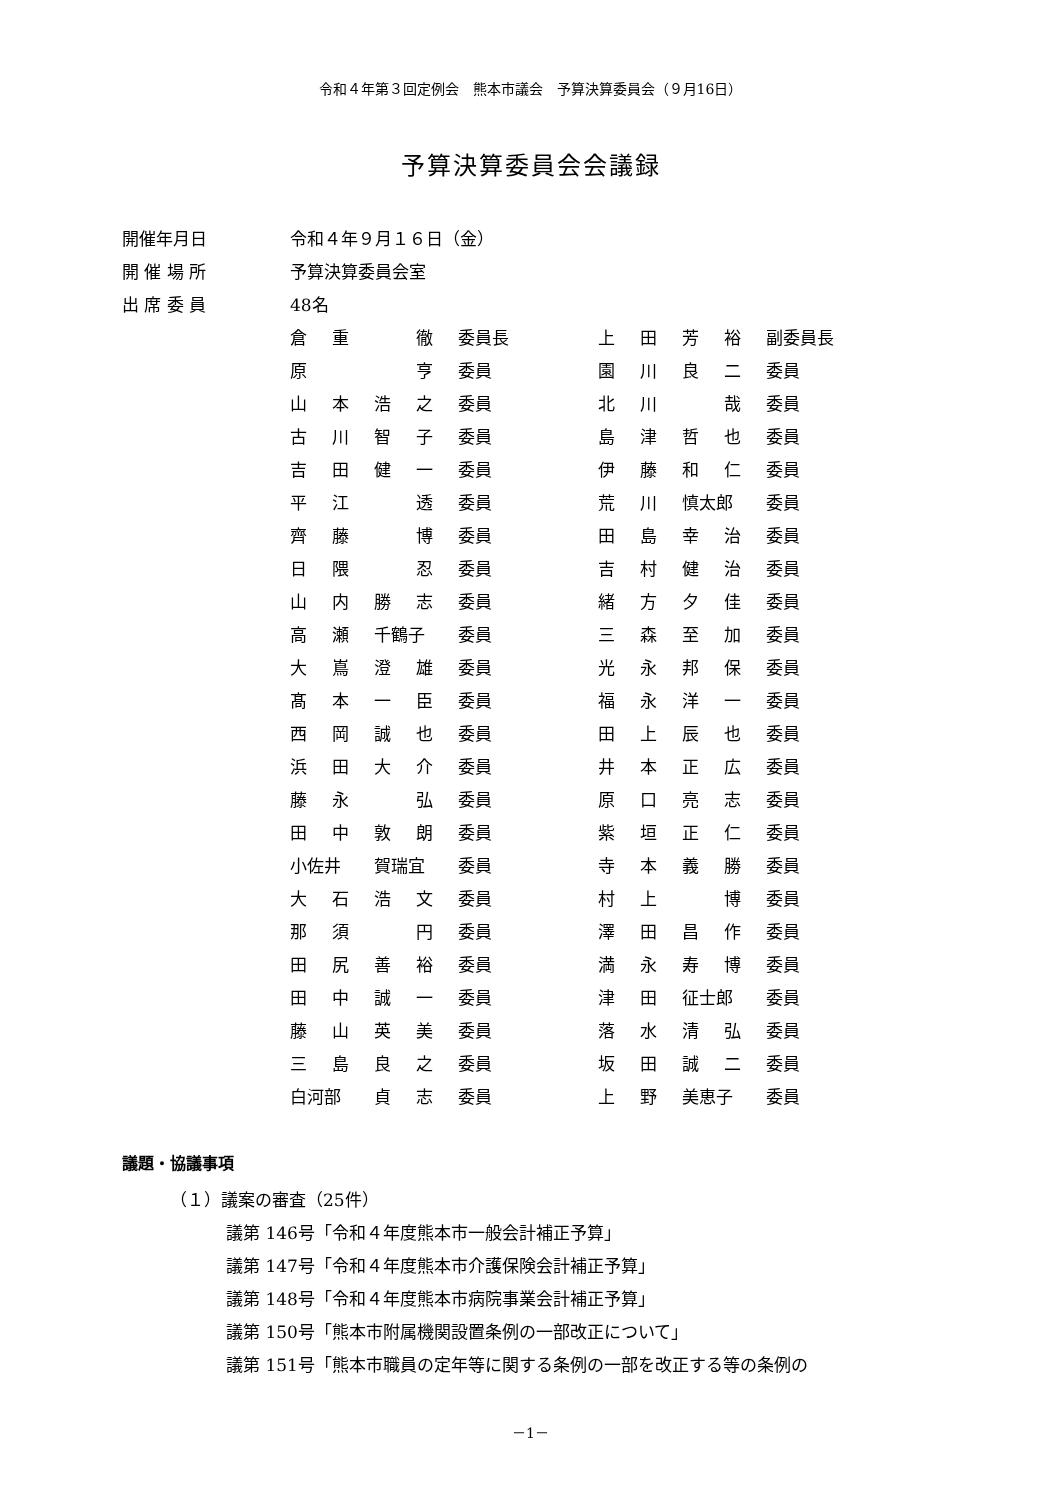令和４年第３回定例会　熊本市議会　予算決算委員会（９月16日）
予算決算委員会会議録
| 開催年月日 | 令和４年９月１６日（金） |
| 開 催 場 所 | 予算決算委員会室 |
| 出 席 委 員 | 48名 |
| 倉 | 重 | | 徹 | 委員長 | 上 | 田 | 芳 | 裕 | 副委員長 |
| 原 | | | 亨 | 委員 | 園 | 川 | 良 | 二 | 委員 |
| 山 | 本 | 浩 | 之 | 委員 | 北 | 川 | | 哉 | 委員 |
| 古 | 川 | 智 | 子 | 委員 | 島 | 津 | 哲 | 也 | 委員 |
| 吉 | 田 | 健 | 一 | 委員 | 伊 | 藤 | 和 | 仁 | 委員 |
| 平 | 江 | | 透 | 委員 | 荒 | 川 | 慎太郎 | | 委員 |
| 齊 | 藤 | | 博 | 委員 | 田 | 島 | 幸 | 治 | 委員 |
| 日 | 隈 | | 忍 | 委員 | 吉 | 村 | 健 | 治 | 委員 |
| 山 | 内 | 勝 | 志 | 委員 | 緒 | 方 | 夕 | 佳 | 委員 |
| 高 | 瀬 | 千鶴子 | | 委員 | 三 | 森 | 至 | 加 | 委員 |
| 大 | 嶌 | 澄 | 雄 | 委員 | 光 | 永 | 邦 | 保 | 委員 |
| 髙 | 本 | 一 | 臣 | 委員 | 福 | 永 | 洋 | 一 | 委員 |
| 西 | 岡 | 誠 | 也 | 委員 | 田 | 上 | 辰 | 也 | 委員 |
| 浜 | 田 | 大 | 介 | 委員 | 井 | 本 | 正 | 広 | 委員 |
| 藤 | 永 | | 弘 | 委員 | 原 | 口 | 亮 | 志 | 委員 |
| 田 | 中 | 敦 | 朗 | 委員 | 紫 | 垣 | 正 | 仁 | 委員 |
| 小佐井 | | 賀瑞宜 | | 委員 | 寺 | 本 | 義 | 勝 | 委員 |
| 大 | 石 | 浩 | 文 | 委員 | 村 | 上 | | 博 | 委員 |
| 那 | 須 | | 円 | 委員 | 澤 | 田 | 昌 | 作 | 委員 |
| 田 | 尻 | 善 | 裕 | 委員 | 満 | 永 | 寿 | 博 | 委員 |
| 田 | 中 | 誠 | 一 | 委員 | 津 | 田 | 征士郎 | | 委員 |
| 藤 | 山 | 英 | 美 | 委員 | 落 | 水 | 清 | 弘 | 委員 |
| 三 | 島 | 良 | 之 | 委員 | 坂 | 田 | 誠 | 二 | 委員 |
| 白河部 | | 貞 | 志 | 委員 | 上 | 野 | 美恵子 | | 委員 |
議題・協議事項
（１）議案の審査（25件）
議第 146号「令和４年度熊本市一般会計補正予算」
議第 147号「令和４年度熊本市介護保険会計補正予算」
議第 148号「令和４年度熊本市病院事業会計補正予算」
議第 150号「熊本市附属機関設置条例の一部改正について」
議第 151号「熊本市職員の定年等に関する条例の一部を改正する等の条例の
－1－